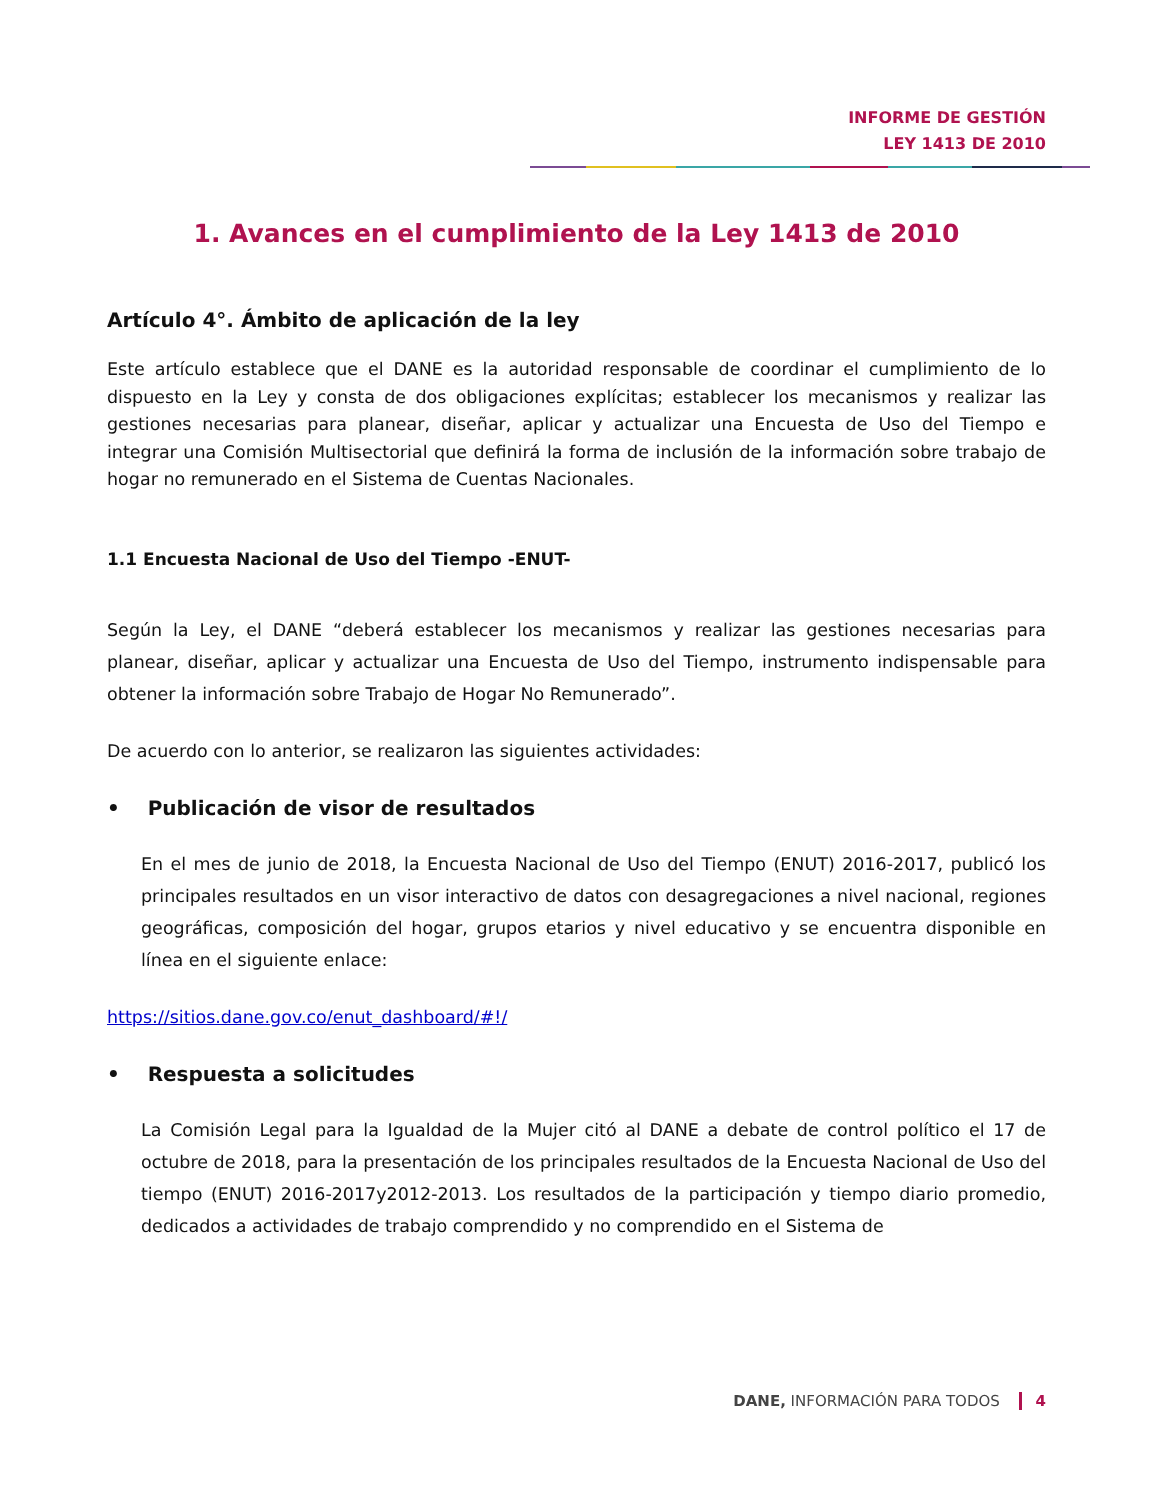INFORME DE GESTIÓN
LEY 1413 DE 2010
1. Avances en el cumplimiento de la Ley 1413 de 2010
Artículo 4°. Ámbito de aplicación de la ley
Este artículo establece que el DANE es la autoridad responsable de coordinar el cumplimiento de lo dispuesto en la Ley y consta de dos obligaciones explícitas; establecer los mecanismos y realizar las gestiones necesarias para planear, diseñar, aplicar y actualizar una Encuesta de Uso del Tiempo e integrar una Comisión Multisectorial que definirá la forma de inclusión de la información sobre trabajo de hogar no remunerado en el Sistema de Cuentas Nacionales.
1.1 Encuesta Nacional de Uso del Tiempo -ENUT-
Según la Ley, el DANE “deberá establecer los mecanismos y realizar las gestiones necesarias para planear, diseñar, aplicar y actualizar una Encuesta de Uso del Tiempo, instrumento indispensable para obtener la información sobre Trabajo de Hogar No Remunerado”.
De acuerdo con lo anterior, se realizaron las siguientes actividades:
• Publicación de visor de resultados
En el mes de junio de 2018, la Encuesta Nacional de Uso del Tiempo (ENUT) 2016-2017, publicó los principales resultados en un visor interactivo de datos con desagregaciones a nivel nacional, regiones geográficas, composición del hogar, grupos etarios y nivel educativo y se encuentra disponible en línea en el siguiente enlace:
https://sitios.dane.gov.co/enut_dashboard/#!/
• Respuesta a solicitudes
La Comisión Legal para la Igualdad de la Mujer citó al DANE a debate de control político el 17 de octubre de 2018, para la presentación de los principales resultados de la Encuesta Nacional de Uso del tiempo (ENUT) 2016-2017y2012-2013. Los resultados de la participación y tiempo diario promedio, dedicados a actividades de trabajo comprendido y no comprendido en el Sistema de
DANE, INFORMACIÓN PARA TODOS 4